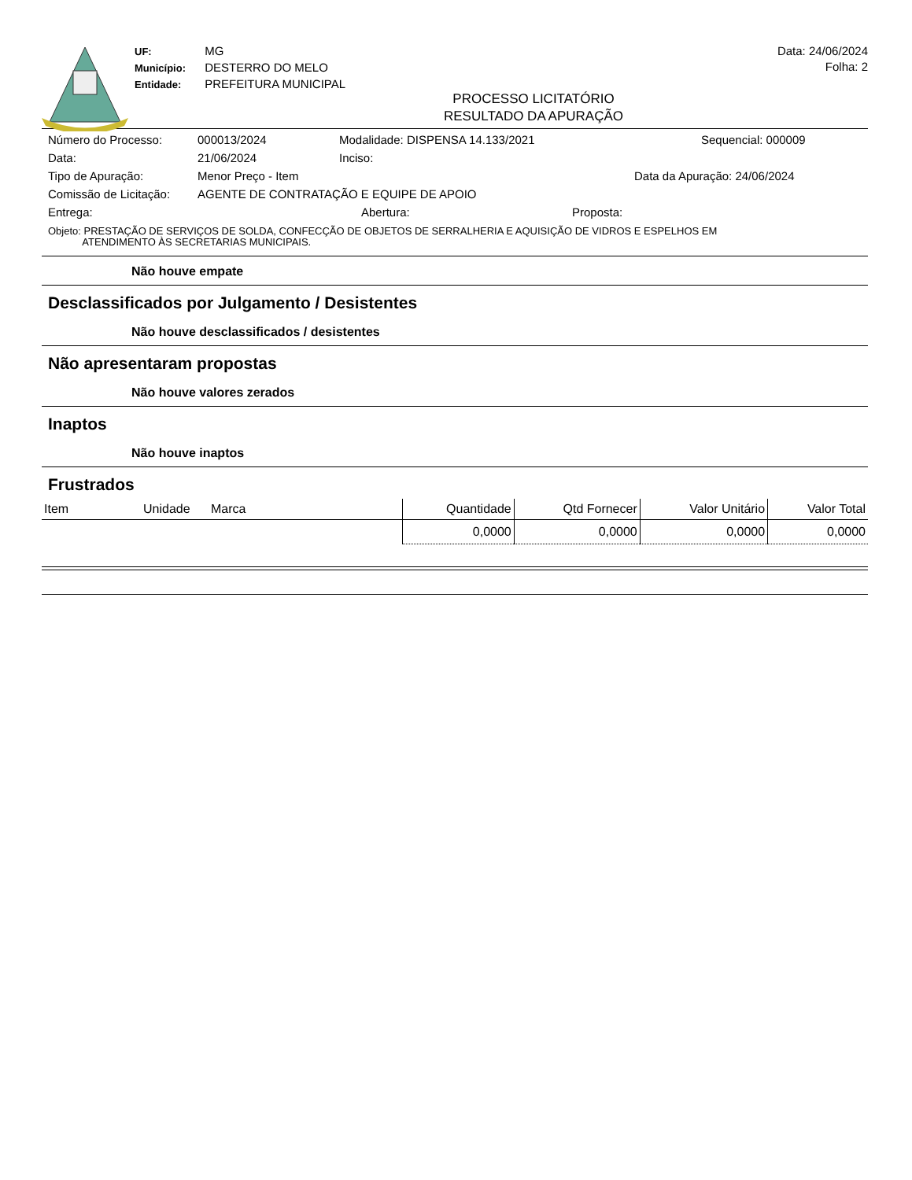UF: MG
Município: DESTERRO DO MELO
Entidade: PREFEITURA MUNICIPAL
Data: 24/06/2024
Folha: 2
PROCESSO LICITATÓRIO
RESULTADO DA APURAÇÃO
Número do Processo: 000013/2024 Modalidade: DISPENSA 14.133/2021 Sequencial: 000009
Data: 21/06/2024 Inciso:
Tipo de Apuração: Menor Preço - Item Data da Apuração: 24/06/2024
Comissão de Licitação: AGENTE DE CONTRATAÇÃO E EQUIPE DE APOIO
Entrega: Abertura: Proposta:
Objeto: PRESTAÇÃO DE SERVIÇOS DE SOLDA, CONFECÇÃO DE OBJETOS DE SERRALHERIA E AQUISIÇÃO DE VIDROS E ESPELHOS EM
ATENDIMENTO ÀS SECRETARIAS MUNICIPAIS.
Não houve empate
Desclassificados por Julgamento / Desistentes
Não houve desclassificados / desistentes
Não apresentaram propostas
Não houve valores zerados
Inaptos
Não houve inaptos
Frustrados
| Item | Unidade | Marca | Quantidade | Qtd Fornecer | Valor Unitário | Valor Total |
| --- | --- | --- | --- | --- | --- | --- |
| | | | 0,0000 | 0,0000 | 0,0000 | 0,0000 |